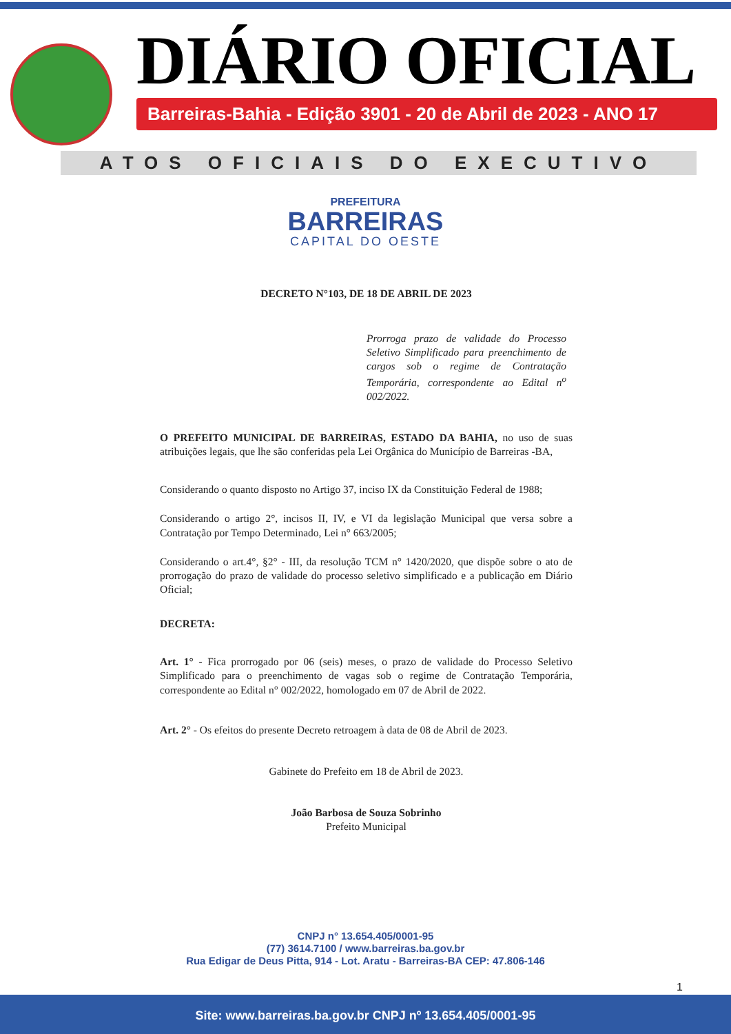DIÁRIO OFICIAL
Barreiras-Bahia - Edição 3901 - 20 de Abril de 2023 - ANO 17
ATOS OFICIAIS DO EXECUTIVO
PREFEITURA
BARREIRAS
CAPITAL DO OESTE
DECRETO N°103, DE 18 DE ABRIL DE 2023
Prorroga prazo de validade do Processo Seletivo Simplificado para preenchimento de cargos sob o regime de Contratação Temporária, correspondente ao Edital n<sup>o</sup> 002/2022.
O PREFEITO MUNICIPAL DE BARREIRAS, ESTADO DA BAHIA, no uso de suas atribuições legais, que lhe são conferidas pela Lei Orgânica do Município de Barreiras -BA,
Considerando o quanto disposto no Artigo 37, inciso IX da Constituição Federal de 1988;
Considerando o artigo 2°, incisos II, IV, e VI da legislação Municipal que versa sobre a Contratação por Tempo Determinado, Lei n° 663/2005;
Considerando o art.4°, §2° - III, da resolução TCM n° 1420/2020, que dispõe sobre o ato de prorrogação do prazo de validade do processo seletivo simplificado e a publicação em Diário Oficial;
DECRETA:
Art. 1° - Fica prorrogado por 06 (seis) meses, o prazo de validade do Processo Seletivo Simplificado para o preenchimento de vagas sob o regime de Contratação Temporária, correspondente ao Edital n° 002/2022, homologado em 07 de Abril de 2022.
Art. 2° - Os efeitos do presente Decreto retroagem à data de 08 de Abril de 2023.
Gabinete do Prefeito em 18 de Abril de 2023.
João Barbosa de Souza Sobrinho
Prefeito Municipal
CNPJ n° 13.654.405/0001-95
(77) 3614.7100 / www.barreiras.ba.gov.br
Rua Edigar de Deus Pitta, 914 - Lot. Aratu - Barreiras-BA CEP: 47.806-146
1
Site: www.barreiras.ba.gov.br CNPJ nº 13.654.405/0001-95